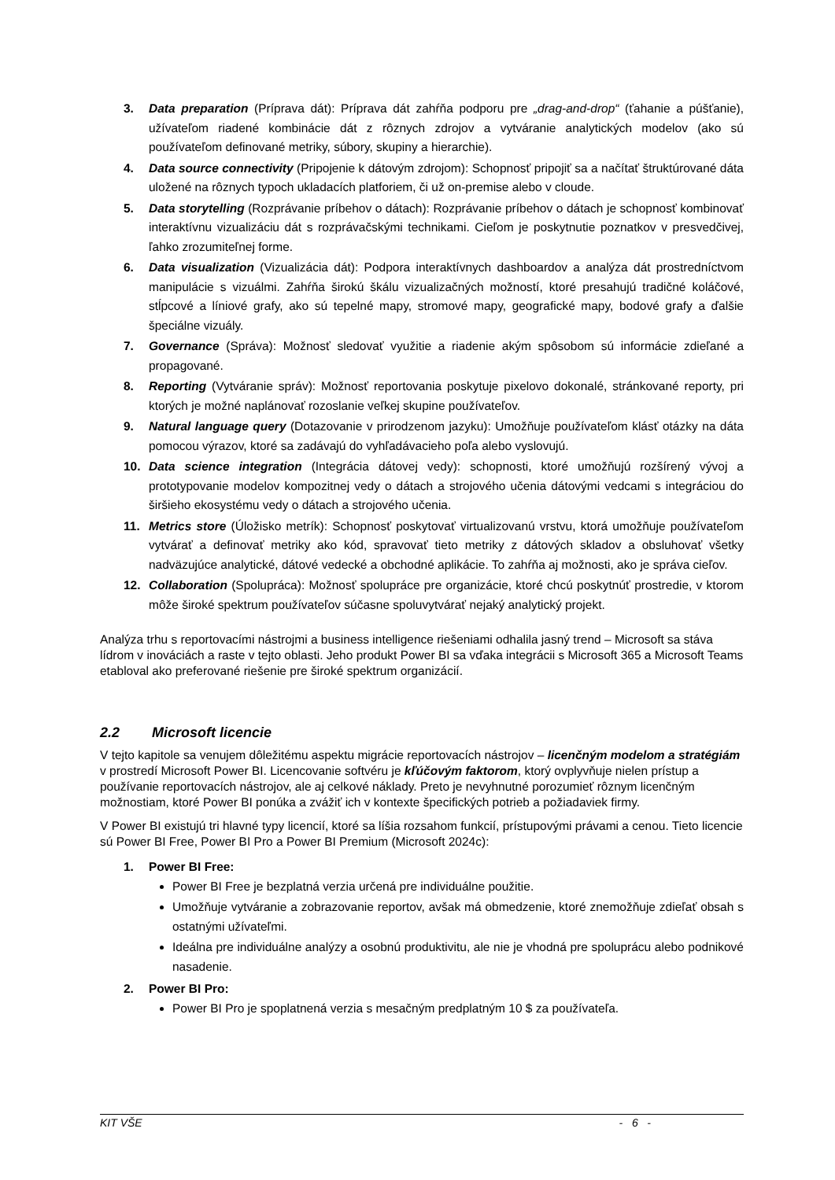3. Data preparation (Príprava dát): Príprava dát zahŕňa podporu pre „drag-and-drop“ (ťahanie a púšťanie), užívateľom riadené kombinácie dát z rôznych zdrojov a vytváranie analytických modelov (ako sú používateľom definované metriky, súbory, skupiny a hierarchie).
4. Data source connectivity (Pripojenie k dátovým zdrojom): Schopnosť pripojiť sa a načítať štruktúrované dáta uložené na rôznych typoch ukladacích platforiem, či už on-premise alebo v cloude.
5. Data storytelling (Rozprávanie príbehov o dátach): Rozprávanie príbehov o dátach je schopnosť kombinovať interaktívnu vizualizáciu dát s rozprávačskými technikami. Cieľom je poskytnutie poznatkov v presvedčivej, ľahko zrozumiteľnej forme.
6. Data visualization (Vizualizácia dát): Podpora interaktívnych dashboardov a analýza dát prostredníctvom manipulácie s vizuálmi. Zahŕňa širokú škálu vizualizačných možností, ktoré presahujú tradičné koláčové, stĺpcové a líniové grafy, ako sú tepelné mapy, stromové mapy, geografické mapy, bodové grafy a ďalšie špeciálne vizuály.
7. Governance (Správa): Možnosť sledovať využitie a riadenie akým spôsobom sú informácie zdieľané a propagované.
8. Reporting (Vytváranie správ): Možnosť reportovania poskytuje pixelovo dokonalé, stránkované reporty, pri ktorých je možné naplánovať rozoslanie veľkej skupine používateľov.
9. Natural language query (Dotazovanie v prirodzenom jazyku): Umožňuje používateľom klásť otázky na dáta pomocou výrazov, ktoré sa zadávajú do vyhľadávacieho poľa alebo vyslovujú.
10. Data science integration (Integrácia dátovej vedy): schopnosti, ktoré umožňujú rozšírený vývoj a prototypovanie modelov kompozitnej vedy o dátach a strojového učenia dátovými vedcami s integráciou do širšieho ekosystému vedy o dátach a strojového učenia.
11. Metrics store (Úložisko metrík): Schopnosť poskytovať virtualizovanú vrstvu, ktorá umožňuje používateľom vytvárať a definovať metriky ako kód, spravovať tieto metriky z dátových skladov a obsluhovať všetky nadväzujúce analytické, dátové vedecké a obchodné aplikácie. To zahŕňa aj možnosti, ako je správa cieľov.
12. Collaboration (Spolupráca): Možnosť spolupráce pre organizácie, ktoré chcú poskytnúť prostredie, v ktorom môže široké spektrum používateľov súčasne spoluvytvárať nejaký analytický projekt.
Analýza trhu s reportovacími nástrojmi a business intelligence riešeniami odhalila jasný trend – Microsoft sa stáva lídrom v inováciách a raste v tejto oblasti. Jeho produkt Power BI sa vďaka integrácii s Microsoft 365 a Microsoft Teams etabloval ako preferované riešenie pre široké spektrum organizácií.
2.2 Microsoft licencie
V tejto kapitole sa venujem dôležitému aspektu migrácie reportovacích nástrojov – licenčným modelom a stratégiám v prostredí Microsoft Power BI. Licencovanie softvéru je kľúčovým faktorom, ktorý ovplyvňuje nielen prístup a používanie reportovacích nástrojov, ale aj celkové náklady. Preto je nevyhnutné porozumieť rôznym licenčným možnostiam, ktoré Power BI ponúka a zvážiť ich v kontexte špecifických potrieb a požiadaviek firmy.
V Power BI existujú tri hlavné typy licencií, ktoré sa líšia rozsahom funkcií, prístupovými právami a cenou. Tieto licencie sú Power BI Free, Power BI Pro a Power BI Premium (Microsoft 2024c):
1. Power BI Free:
Power BI Free je bezplatná verzia určená pre individuálne použitie.
Umožňuje vytváranie a zobrazovanie reportov, avšak má obmedzenie, ktoré znemožňuje zdieľať obsah s ostatnými užívateľmi.
Ideálna pre individuálne analýzy a osobnú produktivitu, ale nie je vhodná pre spoluprácu alebo podnikové nasadenie.
2. Power BI Pro:
Power BI Pro je spoplatnená verzia s mesačným predplatným 10 $ za používateľa.
KIT VŠE - 6 -